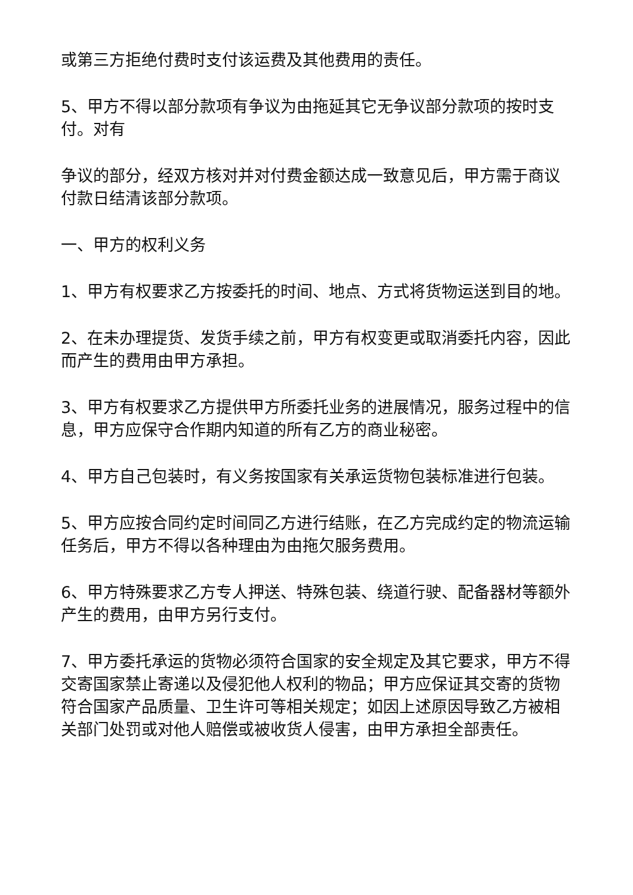或第三方拒绝付费时支付该运费及其他费用的责任。
5、甲方不得以部分款项有争议为由拖延其它无争议部分款项的按时支付。对有
争议的部分，经双方核对并对付费金额达成一致意见后，甲方需于商议付款日结清该部分款项。
一、甲方的权利义务
1、甲方有权要求乙方按委托的时间、地点、方式将货物运送到目的地。
2、在未办理提货、发货手续之前，甲方有权变更或取消委托内容，因此而产生的费用由甲方承担。
3、甲方有权要求乙方提供甲方所委托业务的进展情况，服务过程中的信息，甲方应保守合作期内知道的所有乙方的商业秘密。
4、甲方自己包装时，有义务按国家有关承运货物包装标准进行包装。
5、甲方应按合同约定时间同乙方进行结账，在乙方完成约定的物流运输任务后，甲方不得以各种理由为由拖欠服务费用。
6、甲方特殊要求乙方专人押送、特殊包装、绕道行驶、配备器材等额外产生的费用，由甲方另行支付。
7、甲方委托承运的货物必须符合国家的安全规定及其它要求，甲方不得交寄国家禁止寄递以及侵犯他人权利的物品；甲方应保证其交寄的货物符合国家产品质量、卫生许可等相关规定；如因上述原因导致乙方被相关部门处罚或对他人赔偿或被收货人侵害，由甲方承担全部责任。